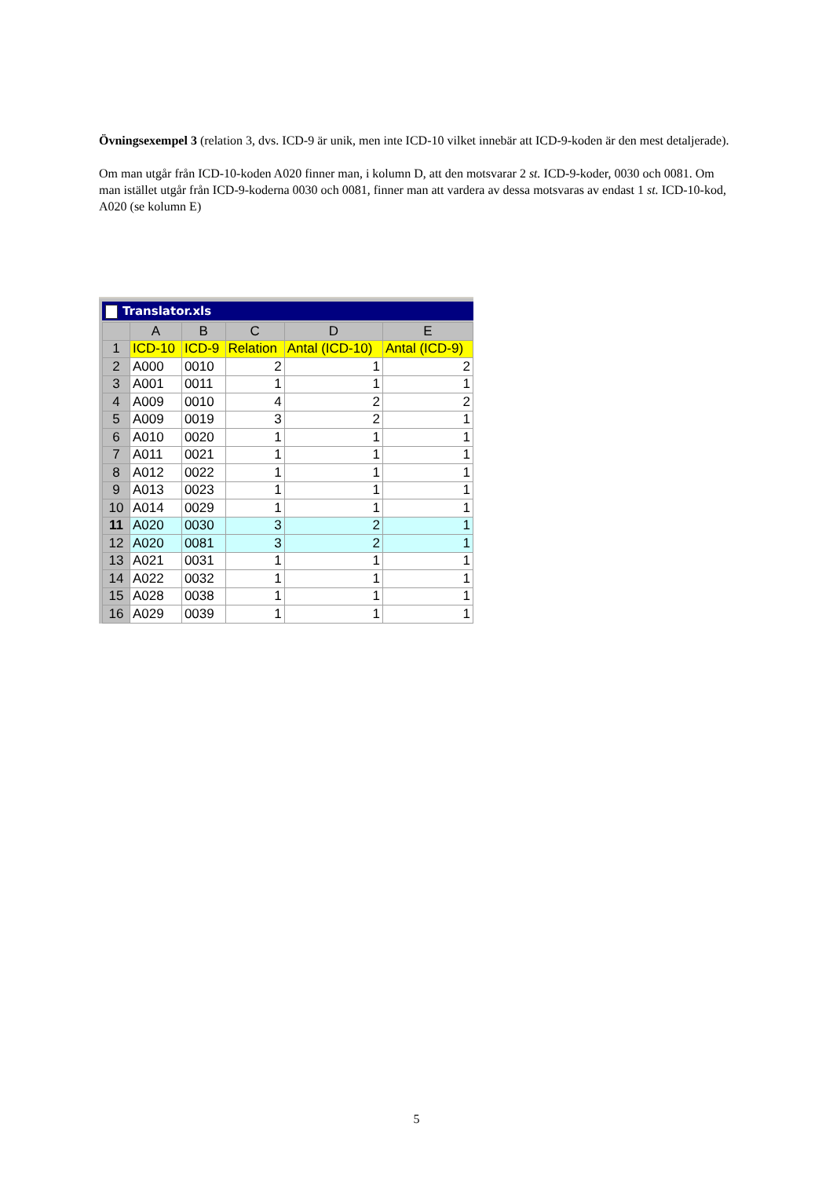Övningsexempel 3 (relation 3, dvs. ICD-9 är unik, men inte ICD-10 vilket innebär att ICD-9-koden är den mest detaljerade).
Om man utgår från ICD-10-koden A020 finner man, i kolumn D, att den motsvarar 2 st. ICD-9-koder, 0030 och 0081. Om man istället utgår från ICD-9-koderna 0030 och 0081, finner man att vardera av dessa motsvaras av endast 1 st. ICD-10-kod, A020 (se kolumn E)
Translator.xls
| | A | B | C | D | E |
| --- | --- | --- | --- | --- | --- |
| 1 | ICD-10 | ICD-9 | Relation | Antal (ICD-10) | Antal (ICD-9) |
| 2 | A000 | 0010 | 2 | 1 | 2 |
| 3 | A001 | 0011 | 1 | 1 | 1 |
| 4 | A009 | 0010 | 4 | 2 | 2 |
| 5 | A009 | 0019 | 3 | 2 | 1 |
| 6 | A010 | 0020 | 1 | 1 | 1 |
| 7 | A011 | 0021 | 1 | 1 | 1 |
| 8 | A012 | 0022 | 1 | 1 | 1 |
| 9 | A013 | 0023 | 1 | 1 | 1 |
| 10 | A014 | 0029 | 1 | 1 | 1 |
| 11 | A020 | 0030 | 3 | 2 | 1 |
| 12 | A020 | 0081 | 3 | 2 | 1 |
| 13 | A021 | 0031 | 1 | 1 | 1 |
| 14 | A022 | 0032 | 1 | 1 | 1 |
| 15 | A028 | 0038 | 1 | 1 | 1 |
| 16 | A029 | 0039 | 1 | 1 | 1 |
5